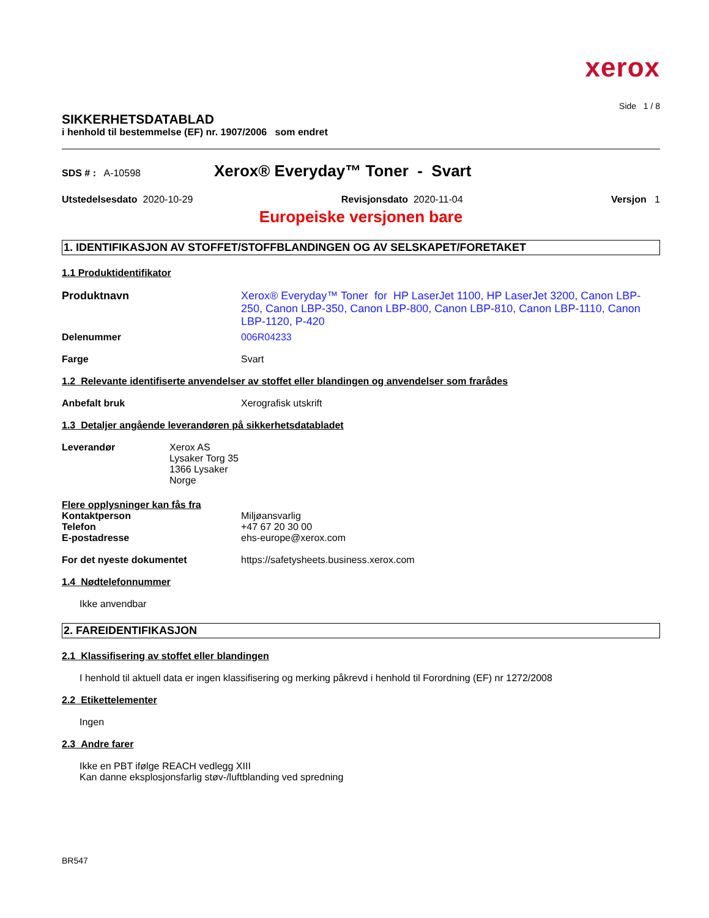xerox
Side 1 / 8
SIKKERHETSDATABLAD
i henhold til bestemmelse (EF) nr. 1907/2006 som endret
SDS # : A-10598 Xerox® Everyday™ Toner - Svart
Utstedelsesdato 2020-10-29 Revisjonsdato 2020-11-04 Versjon 1
Europeiske versjonen bare
1. IDENTIFIKASJON AV STOFFET/STOFFBLANDINGEN OG AV SELSKAPET/FORETAKET
1.1 Produktidentifikator
Produktnavn Xerox® Everyday™ Toner for HP LaserJet 1100, HP LaserJet 3200, Canon LBP-250, Canon LBP-350, Canon LBP-800, Canon LBP-810, Canon LBP-1110, Canon LBP-1120, P-420
Delenummer 006R04233
Farge Svart
1.2 Relevante identifiserte anvendelser av stoffet eller blandingen og anvendelser som frarådes
Anbefalt bruk Xerografisk utskrift
1.3 Detaljer angående leverandøren på sikkerhetsdatabladet
Leverandør Xerox AS
Lysaker Torg 35
1366 Lysaker
Norge
Flere opplysninger kan fås fra
Kontaktperson
Telefon
E-postadresse Miljøansvarlig
+47 67 20 30 00
ehs-europe@xerox.com
For det nyeste dokumentet https://safetysheets.business.xerox.com
1.4 Nødtelefonnummer
Ikke anvendbar
2. FAREIDENTIFIKASJON
2.1 Klassifisering av stoffet eller blandingen
I henhold til aktuell data er ingen klassifisering og merking påkrevd i henhold til Forordning (EF) nr 1272/2008
2.2 Etikettelementer
Ingen
2.3 Andre farer
Ikke en PBT ifølge REACH vedlegg XIII
Kan danne eksplosjonsfarlig støv-/luftblanding ved spredning
BR547